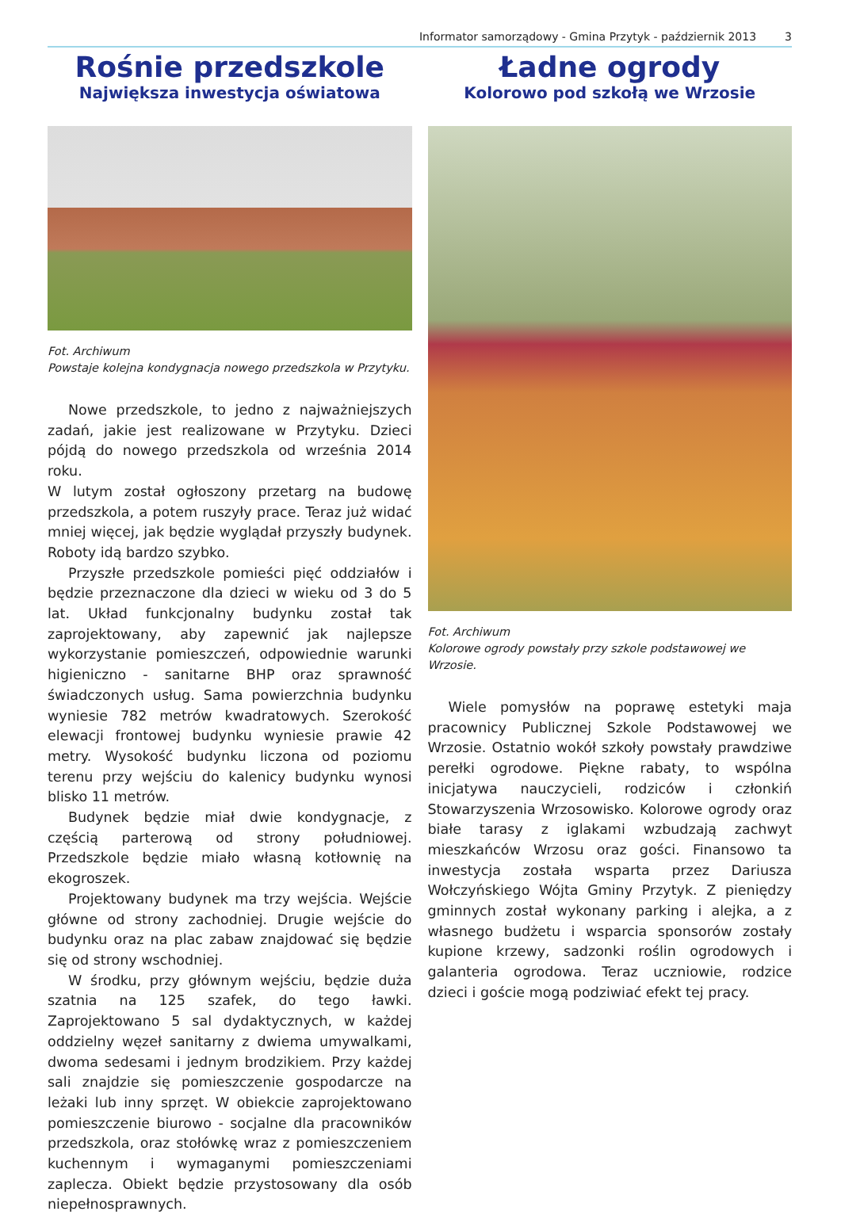Informator samorządowy - Gmina Przytyk - październik 2013 3
Rośnie przedszkole
Największa inwestycja oświatowa
Fot. Archiwum
Powstaje kolejna kondygnacja nowego przedszkola w Przytyku.
Nowe przedszkole, to jedno z najważniejszych zadań, jakie jest realizowane w Przytyku. Dzieci pójdą do nowego przedszkola od września 2014 roku.
W lutym został ogłoszony przetarg na budowę przedszkola, a potem ruszyły prace. Teraz już widać mniej więcej, jak będzie wyglądał przyszły budynek. Roboty idą bardzo szybko.
Przyszłe przedszkole pomieści pięć oddziałów i będzie przeznaczone dla dzieci w wieku od 3 do 5 lat. Układ funkcjonalny budynku został tak zaprojektowany, aby zapewnić jak najlepsze wykorzystanie pomieszczeń, odpowiednie warunki higieniczno - sanitarne BHP oraz sprawność świadczonych usług. Sama powierzchnia budynku wyniesie 782 metrów kwadratowych. Szerokość elewacji frontowej budynku wyniesie prawie 42 metry. Wysokość budynku liczona od poziomu terenu przy wejściu do kalenicy budynku wynosi blisko 11 metrów.
Budynek będzie miał dwie kondygnacje, z częścią parterową od strony południowej. Przedszkole będzie miało własną kotłownię na ekogroszek.
Projektowany budynek ma trzy wejścia. Wejście główne od strony zachodniej. Drugie wejście do budynku oraz na plac zabaw znajdować się będzie się od strony wschodniej.
W środku, przy głównym wejściu, będzie duża szatnia na 125 szafek, do tego ławki. Zaprojektowano 5 sal dydaktycznych, w każdej oddzielny węzeł sanitarny z dwiema umywalkami, dwoma sedesami i jednym brodzikiem. Przy każdej sali znajdzie się pomieszczenie gospodarcze na leżaki lub inny sprzęt. W obiekcie zaprojektowano pomieszczenie biurowo - socjalne dla pracowników przedszkola, oraz stołówkę wraz z pomieszczeniem kuchennym i wymaganymi pomieszczeniami zaplecza. Obiekt będzie przystosowany dla osób niepełnosprawnych.
Ładne ogrody
Kolorowo pod szkołą we Wrzosie
Fot. Archiwum
Kolorowe ogrody powstały przy szkole podstawowej we Wrzosie.
Wiele pomysłów na poprawę estetyki maja pracownicy Publicznej Szkole Podstawowej we Wrzosie. Ostatnio wokół szkoły powstały prawdziwe perełki ogrodowe. Piękne rabaty, to wspólna inicjatywa nauczycieli, rodziców i członkiń Stowarzyszenia Wrzosowisko. Kolorowe ogrody oraz białe tarasy z iglakami wzbudzają zachwyt mieszkańców Wrzosu oraz gości. Finansowo ta inwestycja została wsparta przez Dariusza Wołczyńskiego Wójta Gminy Przytyk. Z pieniędzy gminnych został wykonany parking i alejka, a z własnego budżetu i wsparcia sponsorów zostały kupione krzewy, sadzonki roślin ogrodowych i galanteria ogrodowa. Teraz uczniowie, rodzice dzieci i goście mogą podziwiać efekt tej pracy.